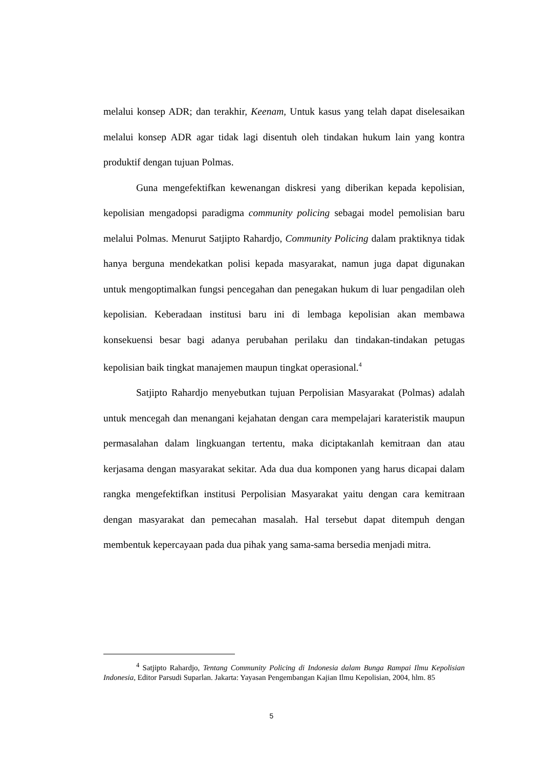melalui konsep ADR; dan terakhir, Keenam, Untuk kasus yang telah dapat diselesaikan melalui konsep ADR agar tidak lagi disentuh oleh tindakan hukum lain yang kontra produktif dengan tujuan Polmas.
Guna mengefektifkan kewenangan diskresi yang diberikan kepada kepolisian, kepolisian mengadopsi paradigma community policing sebagai model pemolisian baru melalui Polmas. Menurut Satjipto Rahardjo, Community Policing dalam praktiknya tidak hanya berguna mendekatkan polisi kepada masyarakat, namun juga dapat digunakan untuk mengoptimalkan fungsi pencegahan dan penegakan hukum di luar pengadilan oleh kepolisian. Keberadaan institusi baru ini di lembaga kepolisian akan membawa konsekuensi besar bagi adanya perubahan perilaku dan tindakan-tindakan petugas kepolisian baik tingkat manajemen maupun tingkat operasional.<sup>4</sup>
Satjipto Rahardjo menyebutkan tujuan Perpolisian Masyarakat (Polmas) adalah untuk mencegah dan menangani kejahatan dengan cara mempelajari karateristik maupun permasalahan dalam lingkuangan tertentu, maka diciptakanlah kemitraan dan atau kerjasama dengan masyarakat sekitar. Ada dua dua komponen yang harus dicapai dalam rangka mengefektifkan institusi Perpolisian Masyarakat yaitu dengan cara kemitraan dengan masyarakat dan pemecahan masalah. Hal tersebut dapat ditempuh dengan membentuk kepercayaan pada dua pihak yang sama-sama bersedia menjadi mitra.
<sup>4</sup> Satjipto Rahardjo, Tentang Community Policing di Indonesia dalam Bunga Rampai Ilmu Kepolisian Indonesia, Editor Parsudi Suparlan. Jakarta: Yayasan Pengembangan Kajian Ilmu Kepolisian, 2004, hlm. 85
5